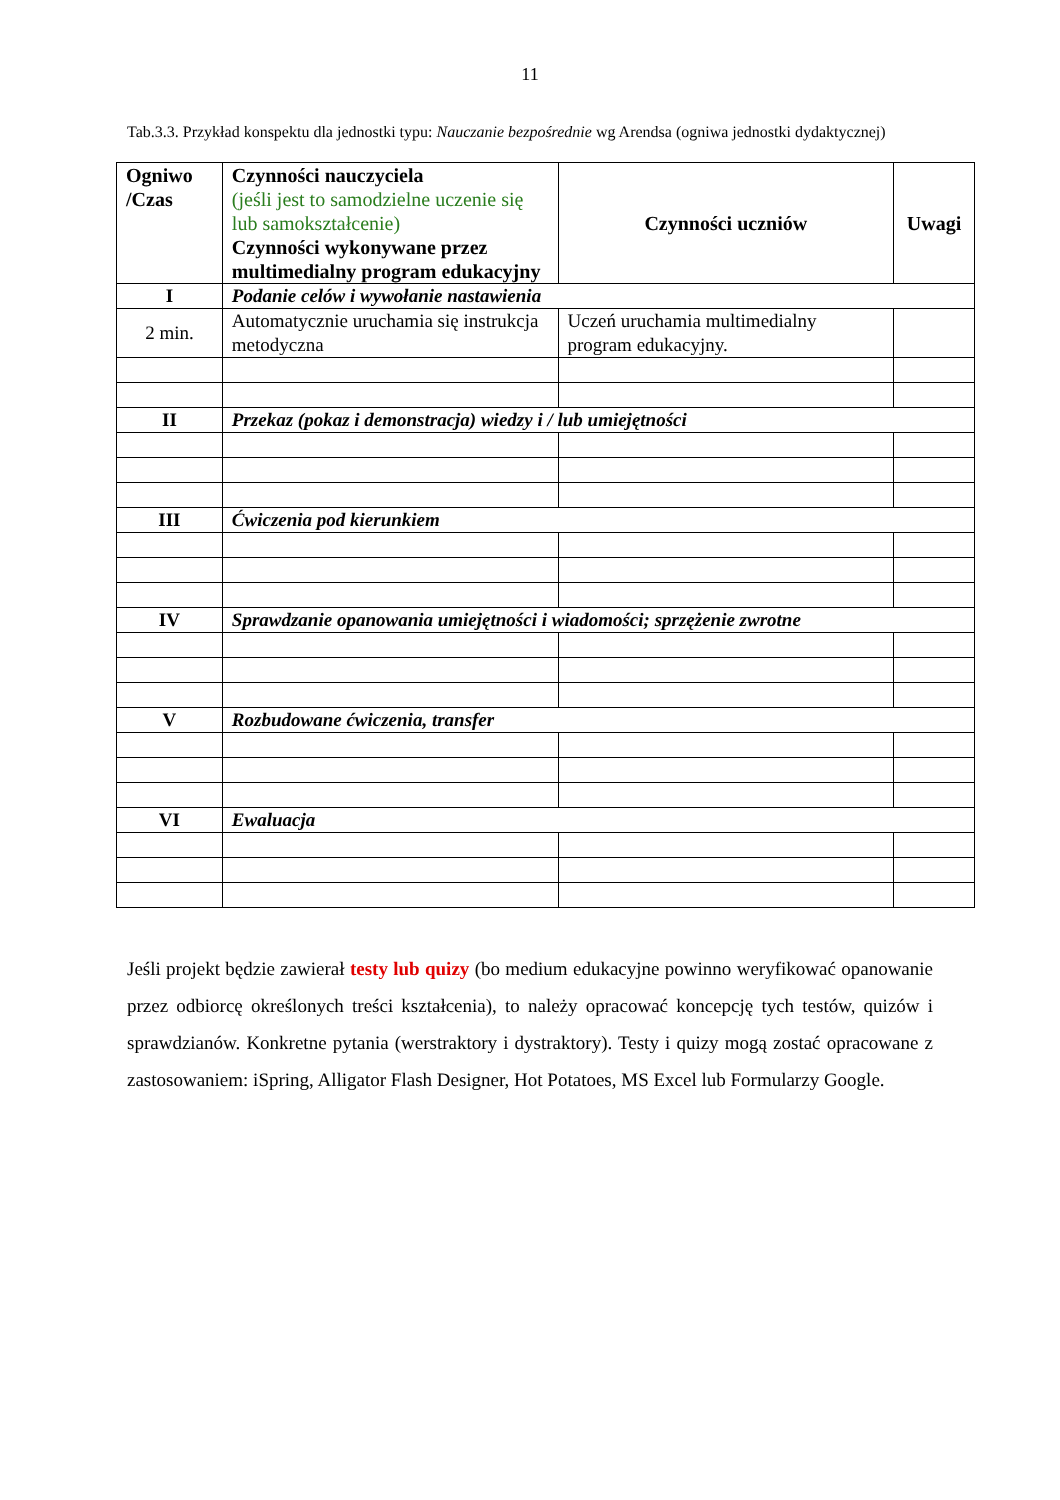11
Tab.3.3. Przykład konspektu dla jednostki typu: Nauczanie bezpośrednie wg Arendsa (ogniwa jednostki dydaktycznej)
| Ogniwo /Czas | Czynności nauczyciela (jeśli jest to samodzielne uczenie się lub samokształcenie) Czynności wykonywane przez multimedialny program edukacyjny | Czynności uczniów | Uwagi |
| I | Podanie celów i wywołanie nastawienia | | |
| 2 min. | Automatycznie uruchamia się instrukcja metodyczna | Uczeń uruchamia multimedialny program edukacyjny. | |
| II | Przekaz (pokaz i demonstracja) wiedzy i / lub umiejętności | | |
| III | Ćwiczenia pod kierunkiem | | |
| IV | Sprawdzanie opanowania umiejętności i wiadomości; sprzężenie zwrotne | | |
| V | Rozbudowane ćwiczenia, transfer | | |
| VI | Ewaluacja | | |
Jeśli projekt będzie zawierał testy lub quizy (bo medium edukacyjne powinno weryfikować opanowanie przez odbiorcę określonych treści kształcenia), to należy opracować koncepcję tych testów, quizów i sprawdzianów. Konkretne pytania (werstraktory i dystraktory). Testy i quizy mogą zostać opracowane z zastosowaniem: iSpring, Alligator Flash Designer, Hot Potatoes, MS Excel lub Formularzy Google.